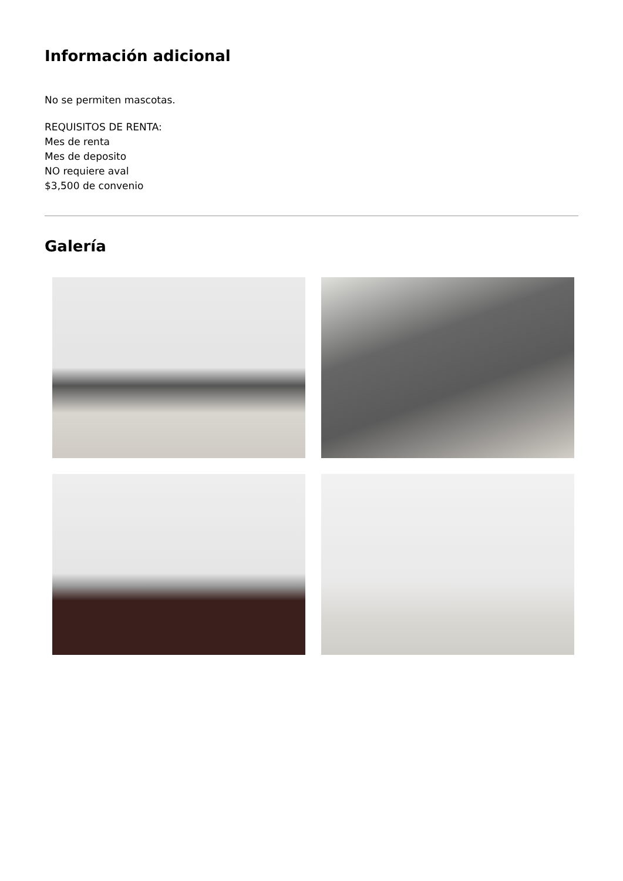Información adicional
No se permiten mascotas.
REQUISITOS DE RENTA:
Mes de renta
Mes de deposito
NO requiere aval
$3,500 de convenio
Galería